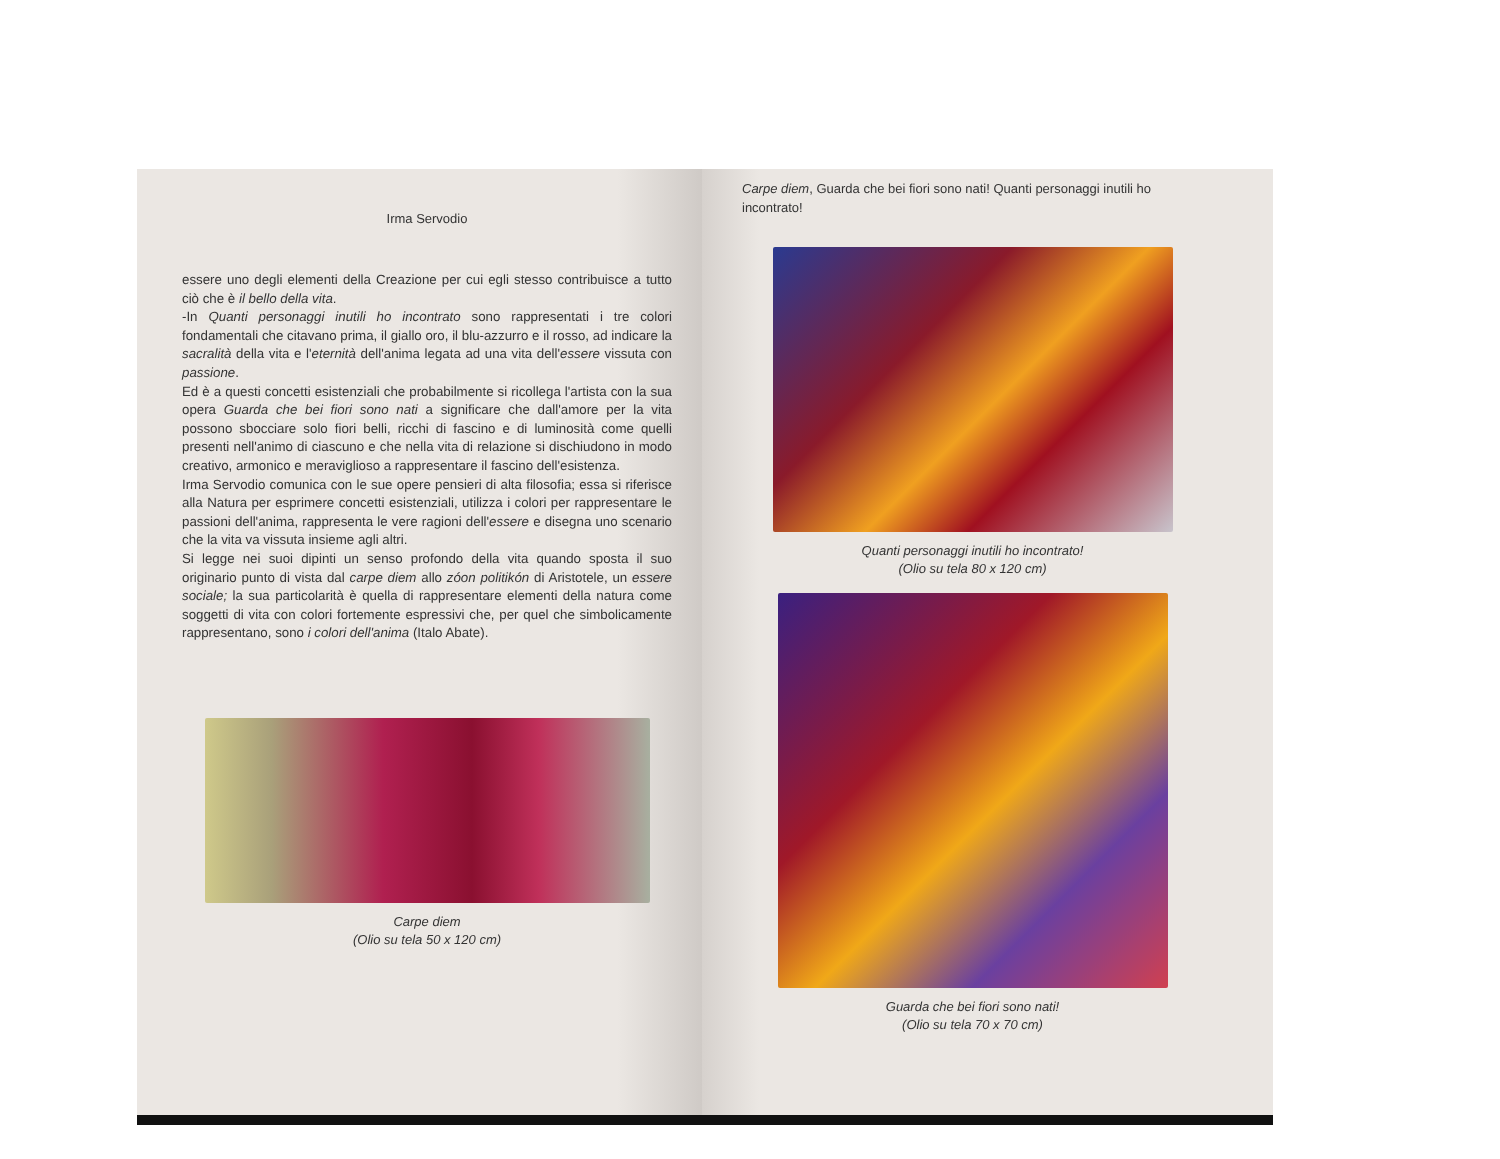Irma Servodio
essere uno degli elementi della Creazione per cui egli stesso contribuisce a tutto ciò che è il bello della vita.
-In Quanti personaggi inutili ho incontrato sono rappresentati i tre colori fondamentali che citavano prima, il giallo oro, il blu-azzurro e il rosso, ad indicare la sacralità della vita e l'eternità dell'anima legata ad una vita dell'essere vissuta con passione.
Ed è a questi concetti esistenziali che probabilmente si ricollega l'artista con la sua opera Guarda che bei fiori sono nati a significare che dall'amore per la vita possono sbocciare solo fiori belli, ricchi di fascino e di luminosità come quelli presenti nell'animo di ciascuno e che nella vita di relazione si dischiudono in modo creativo, armonico e meraviglioso a rappresentare il fascino dell'esistenza.
Irma Servodio comunica con le sue opere pensieri di alta filosofia; essa si riferisce alla Natura per esprimere concetti esistenziali, utilizza i colori per rappresentare le passioni dell'anima, rappresenta le vere ragioni dell'essere e disegna uno scenario che la vita va vissuta insieme agli altri.
Si legge nei suoi dipinti un senso profondo della vita quando sposta il suo originario punto di vista dal carpe diem allo zóon politikón di Aristotele, un essere sociale; la sua particolarità è quella di rappresentare elementi della natura come soggetti di vita con colori fortemente espressivi che, per quel che simbolicamente rappresentano, sono i colori dell'anima (Italo Abate).
Carpe diem
(Olio su tela 50 x 120 cm)
Carpe diem, Guarda che bei fiori sono nati! Quanti personaggi inutili ho incontrato!
Quanti personaggi inutili ho incontrato!
(Olio su tela 80 x 120 cm)
Guarda che bei fiori sono nati!
(Olio su tela 70 x 70 cm)